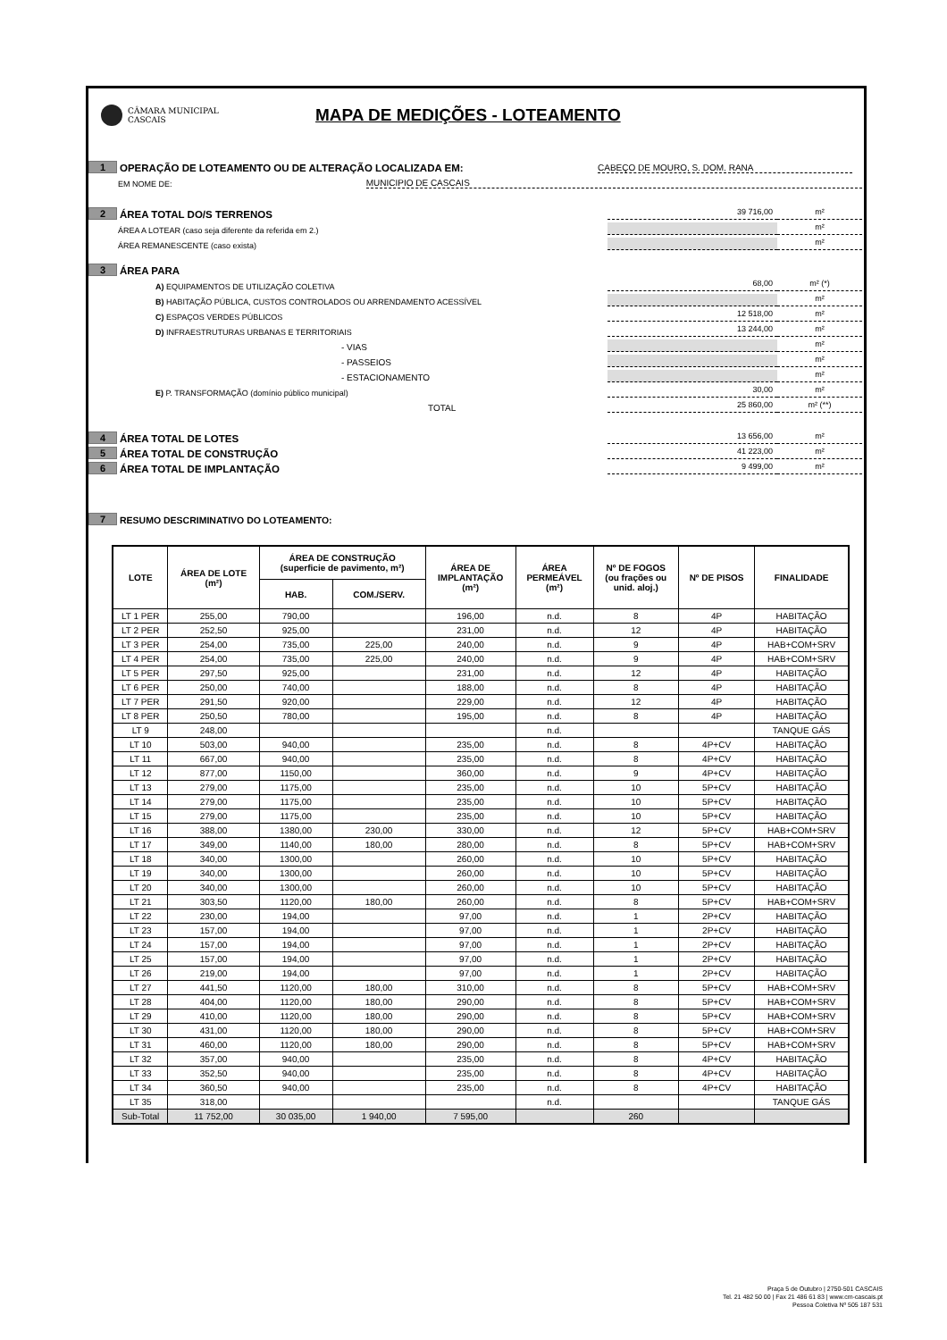CÂMARA MUNICIPAL
CASCAIS
MAPA DE MEDIÇÕES - LOTEAMENTO
1 OPERAÇÃO DE LOTEAMENTO OU DE ALTERAÇÃO LOCALIZADA EM: CABEÇO DE MOURO, S. DOM. RANA
EM NOME DE: MUNICIPIO DE CASCAIS
2 ÁREA TOTAL DO/S TERRENOS 39 716,00 m²
ÁREA A LOTEAR (caso seja diferente da referida em 2.) m²
ÁREA REMANESCENTE (caso exista) m²
3 ÁREA PARA
A) EQUIPAMENTOS DE UTILIZAÇÃO COLETIVA 68,00 m² (*)
B) HABITAÇÃO PÚBLICA, CUSTOS CONTROLADOS OU ARRENDAMENTO ACESSÍVEL m²
C) ESPAÇOS VERDES PÚBLICOS 12 518,00 m²
D) INFRAESTRUTURAS URBANAS E TERRITORIAIS 13 244,00 m²
- VIAS m²
- PASSEIOS m²
- ESTACIONAMENTO m²
E) P. TRANSFORMAÇÃO (domínio público municipal) 30,00 m²
TOTAL 25 860,00 m² (**)
4 ÁREA TOTAL DE LOTES 13 656,00 m²
5 ÁREA TOTAL DE CONSTRUÇÃO 41 223,00 m²
6 ÁREA TOTAL DE IMPLANTAÇÃO 9 499,00 m²
7 RESUMO DESCRIMINATIVO DO LOTEAMENTO:
| LOTE | ÁREA DE LOTE (m²) | ÁREA DE CONSTRUÇÃO (superficie de pavimento, m²) | | ÁREA DE IMPLANTAÇÃO (m²) | ÁREA PERMEÁVEL (m²) | Nº DE FOGOS (ou frações ou unid. aloj.) | Nº DE PISOS | FINALIDADE |
| --- | --- | --- | --- | --- | --- | --- | --- | --- |
| | | HAB. | COM./SERV. | | | | | |
| LT 1 PER | 255,00 | 790,00 | | 196,00 | n.d. | 8 | 4P | HABITAÇÃO |
| LT 2 PER | 252,50 | 925,00 | | 231,00 | n.d. | 12 | 4P | HABITAÇÃO |
| LT 3 PER | 254,00 | 735,00 | 225,00 | 240,00 | n.d. | 9 | 4P | HAB+COM+SRV |
| LT 4 PER | 254,00 | 735,00 | 225,00 | 240,00 | n.d. | 9 | 4P | HAB+COM+SRV |
| LT 5 PER | 297,50 | 925,00 | | 231,00 | n.d. | 12 | 4P | HABITAÇÃO |
| LT 6 PER | 250,00 | 740,00 | | 188,00 | n.d. | 8 | 4P | HABITAÇÃO |
| LT 7 PER | 291,50 | 920,00 | | 229,00 | n.d. | 12 | 4P | HABITAÇÃO |
| LT 8 PER | 250,50 | 780,00 | | 195,00 | n.d. | 8 | 4P | HABITAÇÃO |
| LT 9 | 248,00 | | | | n.d. | | | TANQUE GÁS |
| LT 10 | 503,00 | 940,00 | | 235,00 | n.d. | 8 | 4P+CV | HABITAÇÃO |
| LT 11 | 667,00 | 940,00 | | 235,00 | n.d. | 8 | 4P+CV | HABITAÇÃO |
| LT 12 | 877,00 | 1150,00 | | 360,00 | n.d. | 9 | 4P+CV | HABITAÇÃO |
| LT 13 | 279,00 | 1175,00 | | 235,00 | n.d. | 10 | 5P+CV | HABITAÇÃO |
| LT 14 | 279,00 | 1175,00 | | 235,00 | n.d. | 10 | 5P+CV | HABITAÇÃO |
| LT 15 | 279,00 | 1175,00 | | 235,00 | n.d. | 10 | 5P+CV | HABITAÇÃO |
| LT 16 | 388,00 | 1380,00 | 230,00 | 330,00 | n.d. | 12 | 5P+CV | HAB+COM+SRV |
| LT 17 | 349,00 | 1140,00 | 180,00 | 280,00 | n.d. | 8 | 5P+CV | HAB+COM+SRV |
| LT 18 | 340,00 | 1300,00 | | 260,00 | n.d. | 10 | 5P+CV | HABITAÇÃO |
| LT 19 | 340,00 | 1300,00 | | 260,00 | n.d. | 10 | 5P+CV | HABITAÇÃO |
| LT 20 | 340,00 | 1300,00 | | 260,00 | n.d. | 10 | 5P+CV | HABITAÇÃO |
| LT 21 | 303,50 | 1120,00 | 180,00 | 260,00 | n.d. | 8 | 5P+CV | HAB+COM+SRV |
| LT 22 | 230,00 | 194,00 | | 97,00 | n.d. | 1 | 2P+CV | HABITAÇÃO |
| LT 23 | 157,00 | 194,00 | | 97,00 | n.d. | 1 | 2P+CV | HABITAÇÃO |
| LT 24 | 157,00 | 194,00 | | 97,00 | n.d. | 1 | 2P+CV | HABITAÇÃO |
| LT 25 | 157,00 | 194,00 | | 97,00 | n.d. | 1 | 2P+CV | HABITAÇÃO |
| LT 26 | 219,00 | 194,00 | | 97,00 | n.d. | 1 | 2P+CV | HABITAÇÃO |
| LT 27 | 441,50 | 1120,00 | 180,00 | 310,00 | n.d. | 8 | 5P+CV | HAB+COM+SRV |
| LT 28 | 404,00 | 1120,00 | 180,00 | 290,00 | n.d. | 8 | 5P+CV | HAB+COM+SRV |
| LT 29 | 410,00 | 1120,00 | 180,00 | 290,00 | n.d. | 8 | 5P+CV | HAB+COM+SRV |
| LT 30 | 431,00 | 1120,00 | 180,00 | 290,00 | n.d. | 8 | 5P+CV | HAB+COM+SRV |
| LT 31 | 460,00 | 1120,00 | 180,00 | 290,00 | n.d. | 8 | 5P+CV | HAB+COM+SRV |
| LT 32 | 357,00 | 940,00 | | 235,00 | n.d. | 8 | 4P+CV | HABITAÇÃO |
| LT 33 | 352,50 | 940,00 | | 235,00 | n.d. | 8 | 4P+CV | HABITAÇÃO |
| LT 34 | 360,50 | 940,00 | | 235,00 | n.d. | 8 | 4P+CV | HABITAÇÃO |
| LT 35 | 318,00 | | | | n.d. | | | TANQUE GÁS |
| Sub-Total | 11 752,00 | 30 035,00 | 1 940,00 | 7 595,00 | | 260 | | |
Praça 5 de Outubro | 2750-501 CASCAIS
Tel. 21 482 50 00 | Fax 21 486 61 83 | www.cm-cascais.pt
Pessoa Coletiva Nº 505 187 531